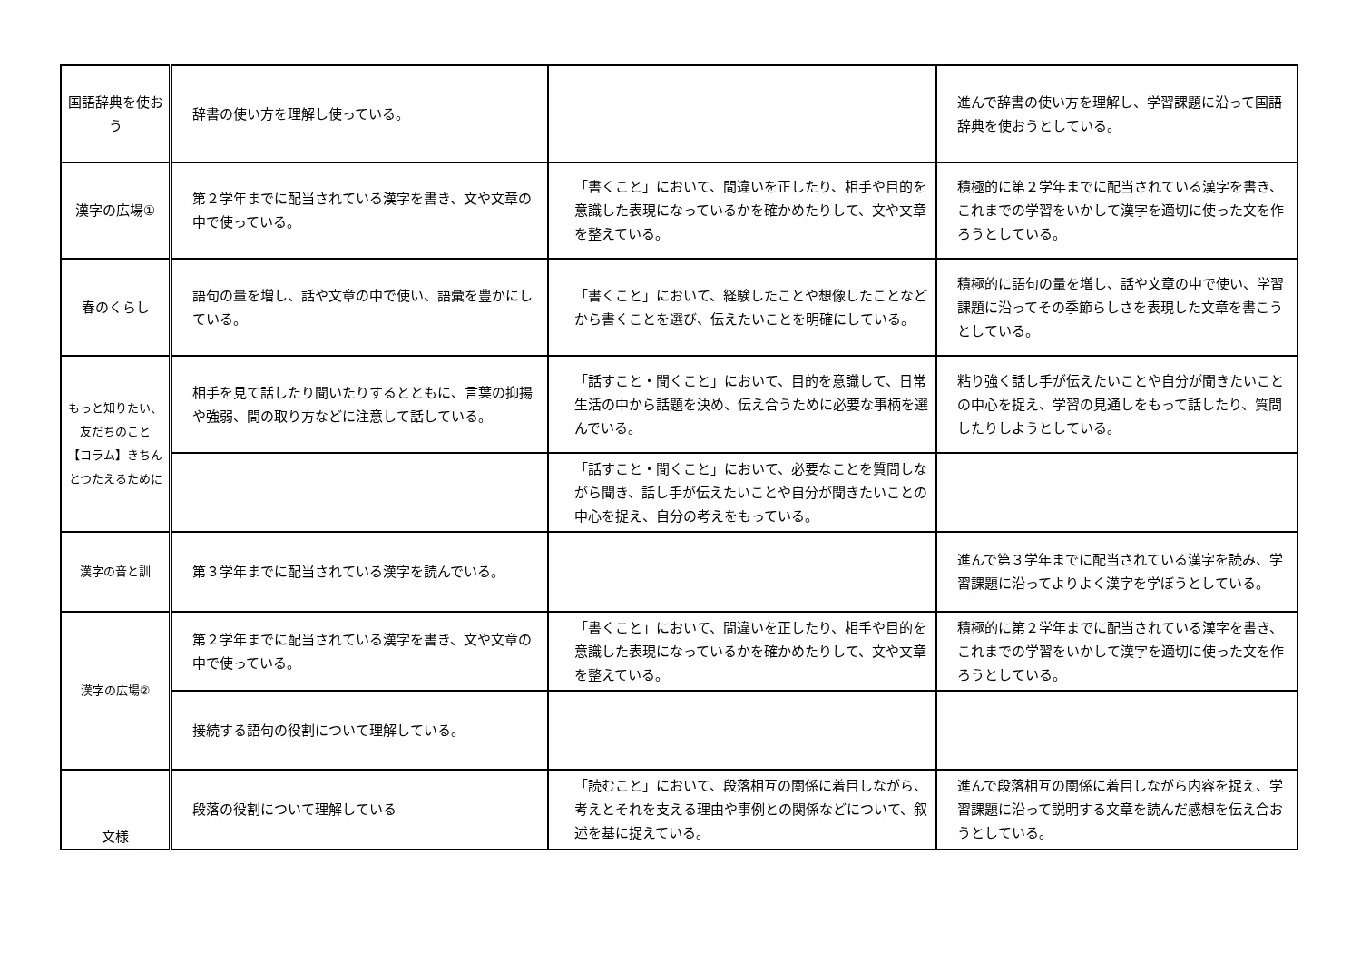| 国語辞典を使おう | 辞書の使い方を理解し使っている。 | | 進んで辞書の使い方を理解し、学習課題に沿って国語辞典を使おうとしている。 |
| 漢字の広場① | 第２学年までに配当されている漢字を書き、文や文章の中で使っている。 | 「書くこと」において、間違いを正したり、相手や目的を意識した表現になっているかを確かめたりして、文や文章を整えている。 | 積極的に第２学年までに配当されている漢字を書き、これまでの学習をいかして漢字を適切に使った文を作ろうとしている。 |
| 春のくらし | 語句の量を増し、話や文章の中で使い、語彙を豊かにしている。 | 「書くこと」において、経験したことや想像したことなどから書くことを選び、伝えたいことを明確にしている。 | 積極的に語句の量を増し、話や文章の中で使い、学習課題に沿ってその季節らしさを表現した文章を書こうとしている。 |
| もっと知りたい、友だちのこと 【コラム】きちんとつたえるために | 相手を見て話したり聞いたりするとともに、言葉の抑揚や強弱、間の取り方などに注意して話している。 | 「話すこと・聞くこと」において、目的を意識して、日常生活の中から話題を決め、伝え合うために必要な事柄を選んでいる。 | 粘り強く話し手が伝えたいことや自分が聞きたいことの中心を捉え、学習の見通しをもって話したり、質問したりしようとしている。 |
| | | 「話すこと・聞くこと」において、必要なことを質問しながら聞き、話し手が伝えたいことや自分が聞きたいことの中心を捉え、自分の考えをもっている。 | |
| 漢字の音と訓 | 第３学年までに配当されている漢字を読んでいる。 | | 進んで第３学年までに配当されている漢字を読み、学習課題に沿ってよりよく漢字を学ぼうとしている。 |
| 漢字の広場② | 第２学年までに配当されている漢字を書き、文や文章の中で使っている。 | 「書くこと」において、間違いを正したり、相手や目的を意識した表現になっているかを確かめたりして、文や文章を整えている。 | 積極的に第２学年までに配当されている漢字を書き、これまでの学習をいかして漢字を適切に使った文を作ろうとしている。 |
| | 接続する語句の役割について理解している。 | | |
| 文様 | 段落の役割について理解している | 「読むこと」において、段落相互の関係に着目しながら、考えとそれを支える理由や事例との関係などについて、叙述を基に捉えている。 | 進んで段落相互の関係に着目しながら内容を捉え、学習課題に沿って説明する文章を読んだ感想を伝え合おうとしている。 |